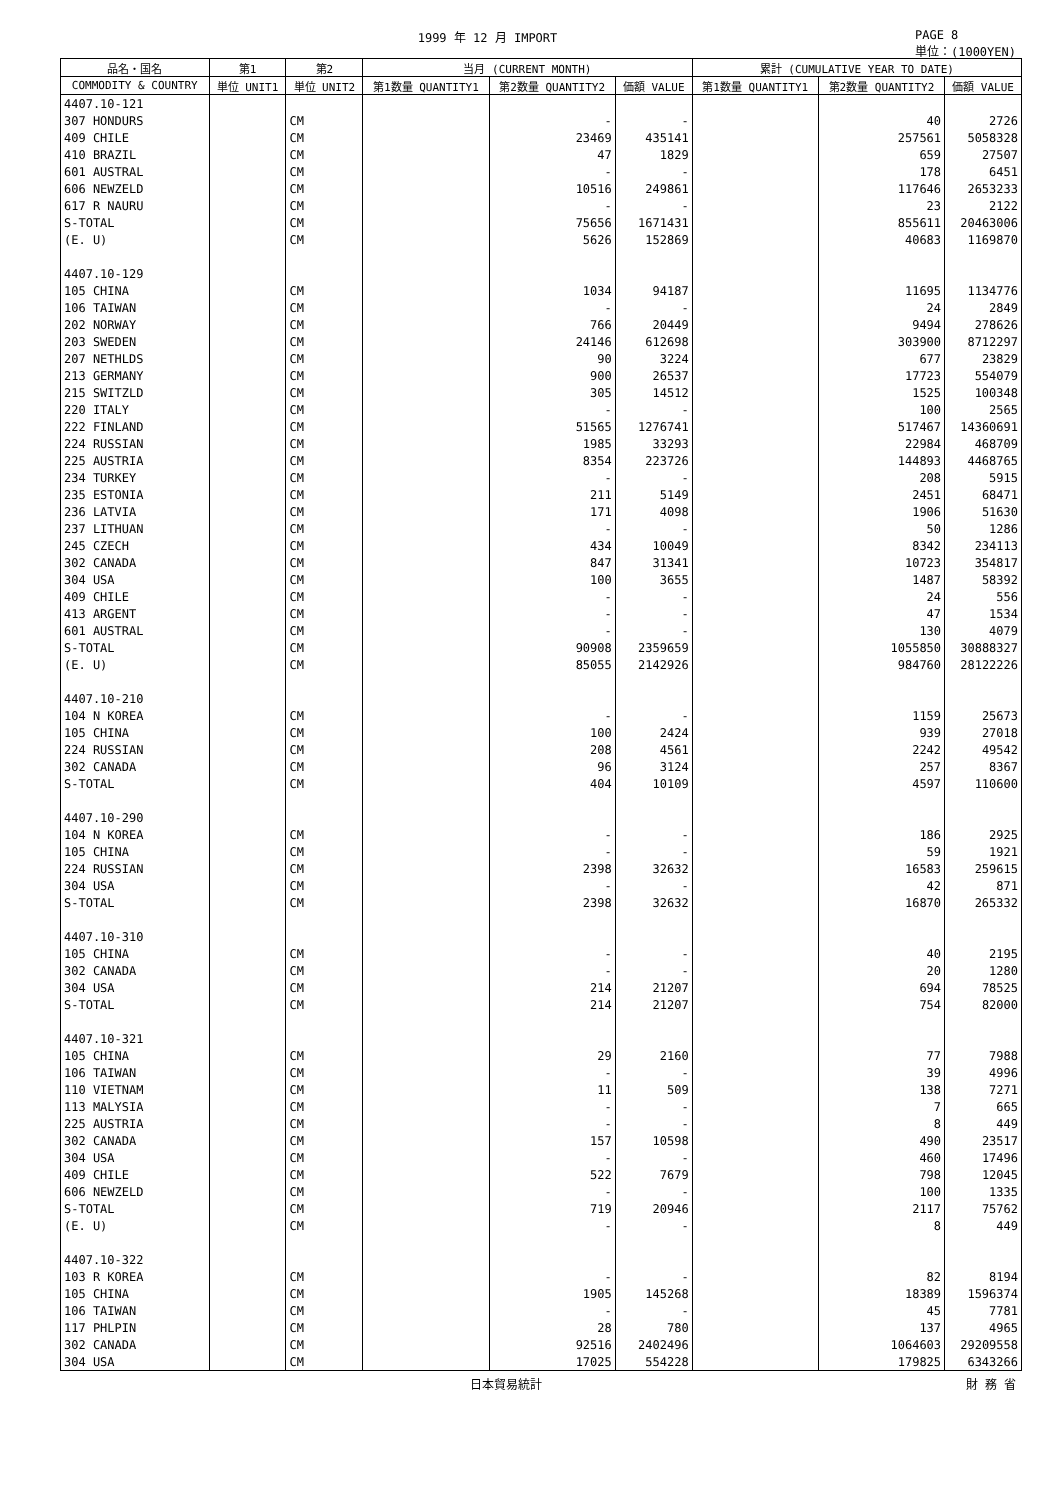1999 年 12 月 IMPORT PAGE 8
単位：(1000YEN)
| 品名・国名 | 第1 | 第2 | 当月 (CURRENT MONTH) | | | 累計 (CUMULATIVE YEAR TO DATE) | | |
| --- | --- | --- | --- | --- | --- | --- | --- | --- |
| COMMODITY & COUNTRY | 単位 UNIT1 | 単位 UNIT2 | 第1数量 QUANTITY1 | 第2数量 QUANTITY2 | 価額 VALUE | 第1数量 QUANTITY1 | 第2数量 QUANTITY2 | 価額 VALUE |
| 4407.10-121 | | | | | | | | |
| 307 HONDURS | | CM | | - | - | | 40 | 2726 |
| 409 CHILE | | CM | | 23469 | 435141 | | 257561 | 5058328 |
| 410 BRAZIL | | CM | | 47 | 1829 | | 659 | 27507 |
| 601 AUSTRAL | | CM | | - | - | | 178 | 6451 |
| 606 NEWZELD | | CM | | 10516 | 249861 | | 117646 | 2653233 |
| 617 R NAURU | | CM | | - | - | | 23 | 2122 |
| S-TOTAL | | CM | | 75656 | 1671431 | | 855611 | 20463006 |
| (E. U) | | CM | | 5626 | 152869 | | 40683 | 1169870 |
| 4407.10-129 | | | | | | | | |
| 105 CHINA | | CM | | 1034 | 94187 | | 11695 | 1134776 |
| 106 TAIWAN | | CM | | - | - | | 24 | 2849 |
| 202 NORWAY | | CM | | 766 | 20449 | | 9494 | 278626 |
| 203 SWEDEN | | CM | | 24146 | 612698 | | 303900 | 8712297 |
| 207 NETHLDS | | CM | | 90 | 3224 | | 677 | 23829 |
| 213 GERMANY | | CM | | 900 | 26537 | | 17723 | 554079 |
| 215 SWITZLD | | CM | | 305 | 14512 | | 1525 | 100348 |
| 220 ITALY | | CM | | - | - | | 100 | 2565 |
| 222 FINLAND | | CM | | 51565 | 1276741 | | 517467 | 14360691 |
| 224 RUSSIAN | | CM | | 1985 | 33293 | | 22984 | 468709 |
| 225 AUSTRIA | | CM | | 8354 | 223726 | | 144893 | 4468765 |
| 234 TURKEY | | CM | | - | - | | 208 | 5915 |
| 235 ESTONIA | | CM | | 211 | 5149 | | 2451 | 68471 |
| 236 LATVIA | | CM | | 171 | 4098 | | 1906 | 51630 |
| 237 LITHUAN | | CM | | - | - | | 50 | 1286 |
| 245 CZECH | | CM | | 434 | 10049 | | 8342 | 234113 |
| 302 CANADA | | CM | | 847 | 31341 | | 10723 | 354817 |
| 304 USA | | CM | | 100 | 3655 | | 1487 | 58392 |
| 409 CHILE | | CM | | - | - | | 24 | 556 |
| 413 ARGENT | | CM | | - | - | | 47 | 1534 |
| 601 AUSTRAL | | CM | | - | - | | 130 | 4079 |
| S-TOTAL | | CM | | 90908 | 2359659 | | 1055850 | 30888327 |
| (E. U) | | CM | | 85055 | 2142926 | | 984760 | 28122226 |
| 4407.10-210 | | | | | | | | |
| 104 N KOREA | | CM | | - | - | | 1159 | 25673 |
| 105 CHINA | | CM | | 100 | 2424 | | 939 | 27018 |
| 224 RUSSIAN | | CM | | 208 | 4561 | | 2242 | 49542 |
| 302 CANADA | | CM | | 96 | 3124 | | 257 | 8367 |
| S-TOTAL | | CM | | 404 | 10109 | | 4597 | 110600 |
| 4407.10-290 | | | | | | | | |
| 104 N KOREA | | CM | | - | - | | 186 | 2925 |
| 105 CHINA | | CM | | - | - | | 59 | 1921 |
| 224 RUSSIAN | | CM | | 2398 | 32632 | | 16583 | 259615 |
| 304 USA | | CM | | - | - | | 42 | 871 |
| S-TOTAL | | CM | | 2398 | 32632 | | 16870 | 265332 |
| 4407.10-310 | | | | | | | | |
| 105 CHINA | | CM | | - | - | | 40 | 2195 |
| 302 CANADA | | CM | | - | - | | 20 | 1280 |
| 304 USA | | CM | | 214 | 21207 | | 694 | 78525 |
| S-TOTAL | | CM | | 214 | 21207 | | 754 | 82000 |
| 4407.10-321 | | | | | | | | |
| 105 CHINA | | CM | | 29 | 2160 | | 77 | 7988 |
| 106 TAIWAN | | CM | | - | - | | 39 | 4996 |
| 110 VIETNAM | | CM | | 11 | 509 | | 138 | 7271 |
| 113 MALYSIA | | CM | | - | - | | 7 | 665 |
| 225 AUSTRIA | | CM | | - | - | | 8 | 449 |
| 302 CANADA | | CM | | 157 | 10598 | | 490 | 23517 |
| 304 USA | | CM | | - | - | | 460 | 17496 |
| 409 CHILE | | CM | | 522 | 7679 | | 798 | 12045 |
| 606 NEWZELD | | CM | | - | - | | 100 | 1335 |
| S-TOTAL | | CM | | 719 | 20946 | | 2117 | 75762 |
| (E. U) | | CM | | - | - | | 8 | 449 |
| 4407.10-322 | | | | | | | | |
| 103 R KOREA | | CM | | - | - | | 82 | 8194 |
| 105 CHINA | | CM | | 1905 | 145268 | | 18389 | 1596374 |
| 106 TAIWAN | | CM | | - | - | | 45 | 7781 |
| 117 PHLPIN | | CM | | 28 | 780 | | 137 | 4965 |
| 302 CANADA | | CM | | 92516 | 2402496 | | 1064603 | 29209558 |
| 304 USA | | CM | | 17025 | 554228 | | 179825 | 6343266 |
日本貿易統計 財 務 省